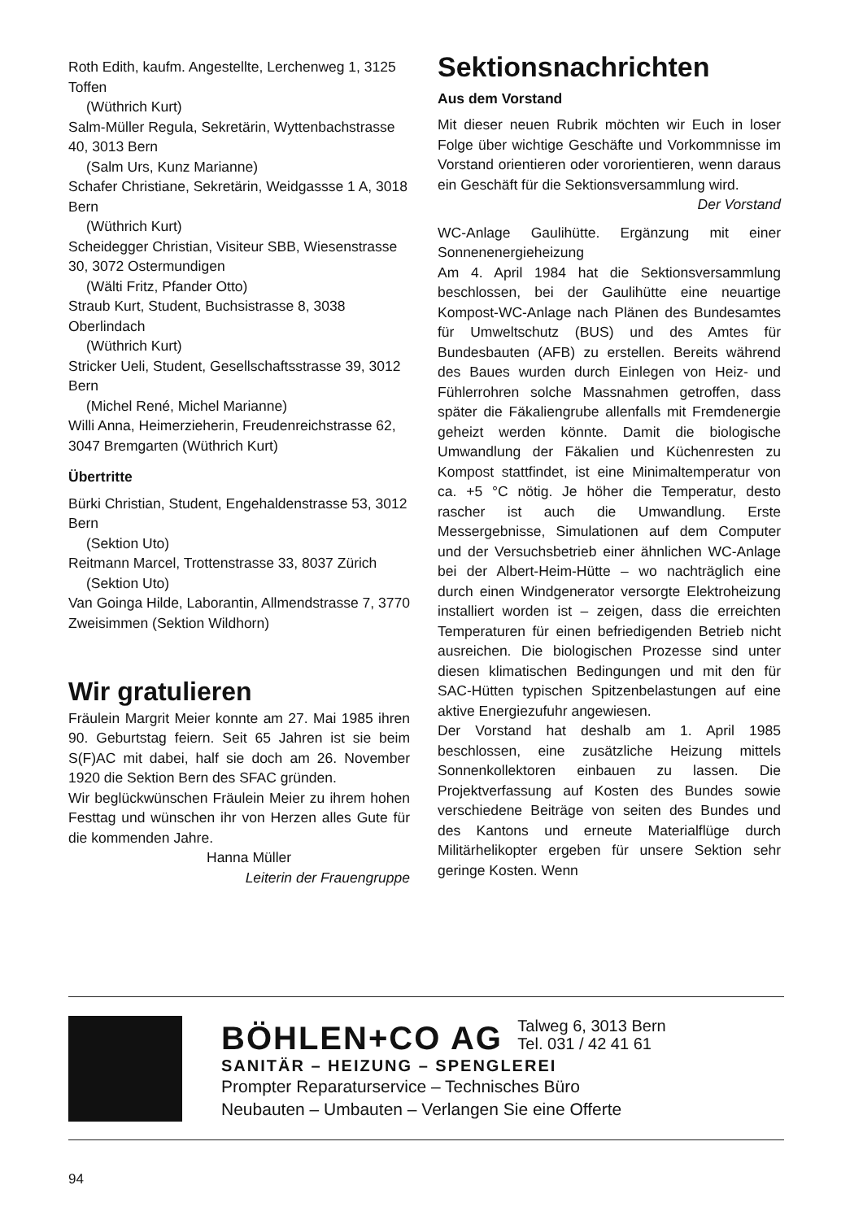Roth Edith, kaufm. Angestellte, Lerchenweg 1, 3125 Toffen
(Wüthrich Kurt)
Salm-Müller Regula, Sekretärin, Wyttenbachstrasse 40, 3013 Bern
(Salm Urs, Kunz Marianne)
Schafer Christiane, Sekretärin, Weidgassse 1 A, 3018 Bern
(Wüthrich Kurt)
Scheidegger Christian, Visiteur SBB, Wiesenstrasse 30, 3072 Ostermundigen
(Wälti Fritz, Pfander Otto)
Straub Kurt, Student, Buchsistrasse 8, 3038 Oberlindach
(Wüthrich Kurt)
Stricker Ueli, Student, Gesellschaftsstrasse 39, 3012 Bern
(Michel René, Michel Marianne)
Willi Anna, Heimerzieherin, Freudenreichstrasse 62, 3047 Bremgarten (Wüthrich Kurt)
Übertritte
Bürki Christian, Student, Engehaldenstrasse 53, 3012 Bern
(Sektion Uto)
Reitmann Marcel, Trottenstrasse 33, 8037 Zürich
(Sektion Uto)
Van Goinga Hilde, Laborantin, Allmendstrasse 7, 3770 Zweisimmen (Sektion Wildhorn)
Wir gratulieren
Fräulein Margrit Meier konnte am 27. Mai 1985 ihren 90. Geburtstag feiern. Seit 65 Jahren ist sie beim S(F)AC mit dabei, half sie doch am 26. November 1920 die Sektion Bern des SFAC gründen.
Wir beglückwünschen Fräulein Meier zu ihrem hohen Festtag und wünschen ihr von Herzen alles Gute für die kommenden Jahre.
Hanna Müller
Leiterin der Frauengruppe
Sektionsnachrichten
Aus dem Vorstand
Mit dieser neuen Rubrik möchten wir Euch in loser Folge über wichtige Geschäfte und Vorkommnisse im Vorstand orientieren oder vororientieren, wenn daraus ein Geschäft für die Sektionsversammlung wird.
Der Vorstand
WC-Anlage Gaulihütte. Ergänzung mit einer Sonnenenergieheizung
Am 4. April 1984 hat die Sektionsversammlung beschlossen, bei der Gaulihütte eine neuartige Kompost-WC-Anlage nach Plänen des Bundesamtes für Umweltschutz (BUS) und des Amtes für Bundesbauten (AFB) zu erstellen. Bereits während des Baues wurden durch Einlegen von Heiz- und Fühlerrohren solche Massnahmen getroffen, dass später die Fäkaliengrube allenfalls mit Fremdenergie geheizt werden könnte. Damit die biologische Umwandlung der Fäkalien und Küchenresten zu Kompost stattfindet, ist eine Minimaltemperatur von ca. +5 °C nötig. Je höher die Temperatur, desto rascher ist auch die Umwandlung. Erste Messergebnisse, Simulationen auf dem Computer und der Versuchsbetrieb einer ähnlichen WC-Anlage bei der Albert-Heim-Hütte – wo nachträglich eine durch einen Windgenerator versorgte Elektroheizung installiert worden ist – zeigen, dass die erreichten Temperaturen für einen befriedigenden Betrieb nicht ausreichen. Die biologischen Prozesse sind unter diesen klimatischen Bedingungen und mit den für SAC-Hütten typischen Spitzenbelastungen auf eine aktive Energiezufuhr angewiesen.
Der Vorstand hat deshalb am 1. April 1985 beschlossen, eine zusätzliche Heizung mittels Sonnenkollektoren einbauen zu lassen. Die Projektverfassung auf Kosten des Bundes sowie verschiedene Beiträge von seiten des Bundes und des Kantons und erneute Materialflüge durch Militärhelikopter ergeben für unsere Sektion sehr geringe Kosten. Wenn
BÖHLEN+CO AG Talweg 6, 3013 Bern
Tel. 031 / 42 41 61
SANITÄR – HEIZUNG – SPENGLEREI
Prompter Reparaturservice – Technisches Büro
Neubauten – Umbauten – Verlangen Sie eine Offerte
94